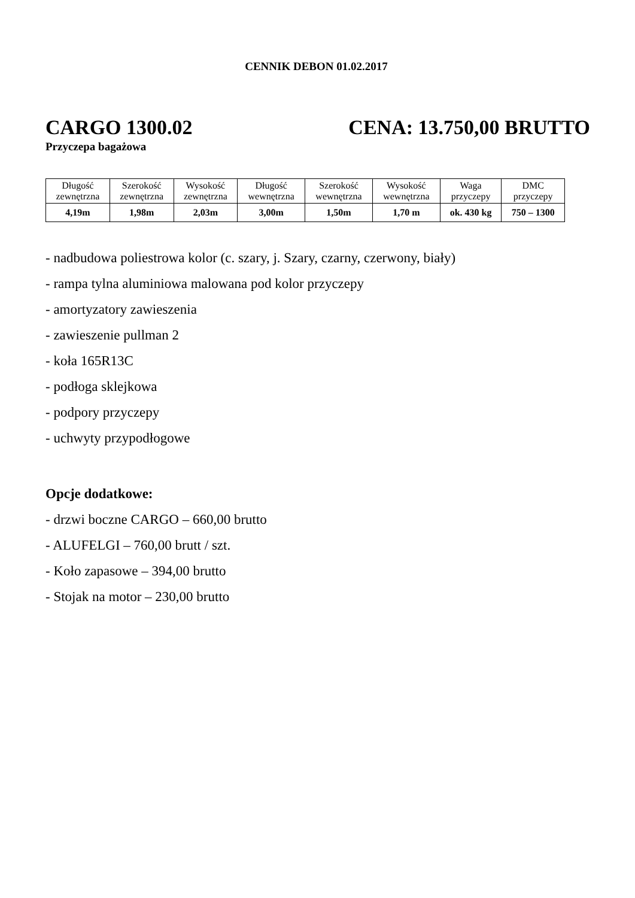CENNIK DEBON 01.02.2017
CARGO 1300.02 CENA: 13.750,00 BRUTTO
Przyczepa bagażowa
| Długość zewnętrzna | Szerokość zewnętrzna | Wysokość zewnętrzna | Długość wewnętrzna | Szerokość wewnętrzna | Wysokość wewnętrzna | Waga przyczepy | DMC przyczepy |
| 4,19m | 1,98m | 2,03m | 3,00m | 1,50m | 1,70 m | ok. 430 kg | 750 – 1300 |
- nadbudowa poliestrowa kolor (c. szary, j. Szary, czarny, czerwony, biały)
- rampa tylna aluminiowa malowana pod kolor przyczepy
- amortyzatory zawieszenia
- zawieszenie pullman 2
- koła 165R13C
- podłoga sklejkowa
- podpory przyczepy
- uchwyty przypodłogowe
Opcje dodatkowe:
- drzwi boczne CARGO – 660,00 brutto
- ALUFELGI – 760,00 brutt / szt.
- Koło zapasowe – 394,00 brutto
- Stojak na motor – 230,00 brutto